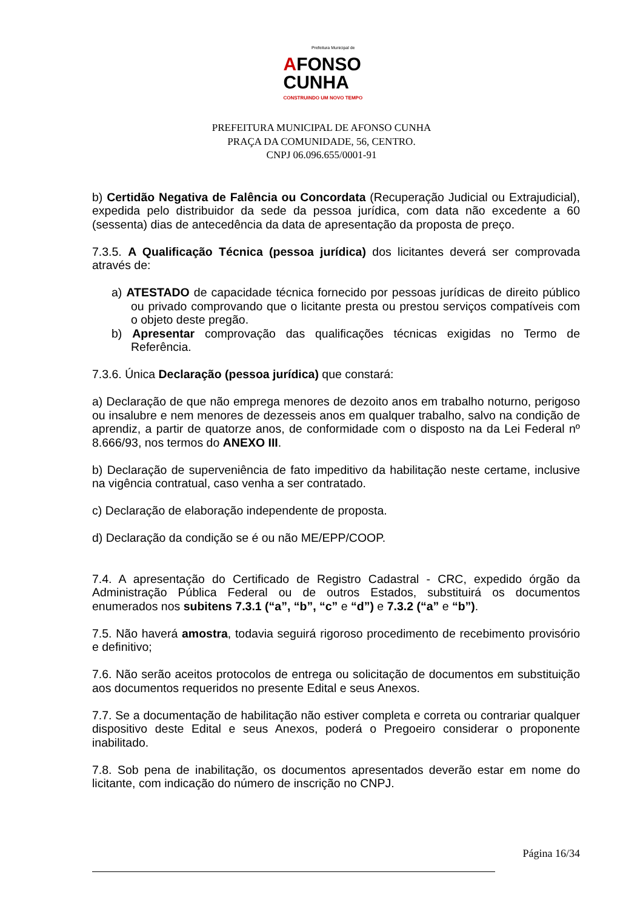Prefeitura Municipal de
AFONSO
CUNHA
CONSTRUINDO UM NOVO TEMPO
PREFEITURA MUNICIPAL DE AFONSO CUNHA
PRAÇA DA COMUNIDADE, 56, CENTRO.
CNPJ 06.096.655/0001-91
b) Certidão Negativa de Falência ou Concordata (Recuperação Judicial ou Extrajudicial), expedida pelo distribuidor da sede da pessoa jurídica, com data não excedente a 60 (sessenta) dias de antecedência da data de apresentação da proposta de preço.
7.3.5. A Qualificação Técnica (pessoa jurídica) dos licitantes deverá ser comprovada através de:
a) ATESTADO de capacidade técnica fornecido por pessoas jurídicas de direito público ou privado comprovando que o licitante presta ou prestou serviços compatíveis com o objeto deste pregão.
b) Apresentar comprovação das qualificações técnicas exigidas no Termo de Referência.
7.3.6. Única Declaração (pessoa jurídica) que constará:
a) Declaração de que não emprega menores de dezoito anos em trabalho noturno, perigoso ou insalubre e nem menores de dezesseis anos em qualquer trabalho, salvo na condição de aprendiz, a partir de quatorze anos, de conformidade com o disposto na da Lei Federal nº 8.666/93, nos termos do ANEXO III.
b) Declaração de superveniência de fato impeditivo da habilitação neste certame, inclusive na vigência contratual, caso venha a ser contratado.
c) Declaração de elaboração independente de proposta.
d) Declaração da condição se é ou não ME/EPP/COOP.
7.4. A apresentação do Certificado de Registro Cadastral - CRC, expedido órgão da Administração Pública Federal ou de outros Estados, substituirá os documentos enumerados nos subitens 7.3.1 (“a”, “b”, “c” e “d”) e 7.3.2 (“a” e “b”).
7.5. Não haverá amostra, todavia seguirá rigoroso procedimento de recebimento provisório e definitivo;
7.6. Não serão aceitos protocolos de entrega ou solicitação de documentos em substituição aos documentos requeridos no presente Edital e seus Anexos.
7.7. Se a documentação de habilitação não estiver completa e correta ou contrariar qualquer dispositivo deste Edital e seus Anexos, poderá o Pregoeiro considerar o proponente inabilitado.
7.8. Sob pena de inabilitação, os documentos apresentados deverão estar em nome do licitante, com indicação do número de inscrição no CNPJ.
Página 16/34